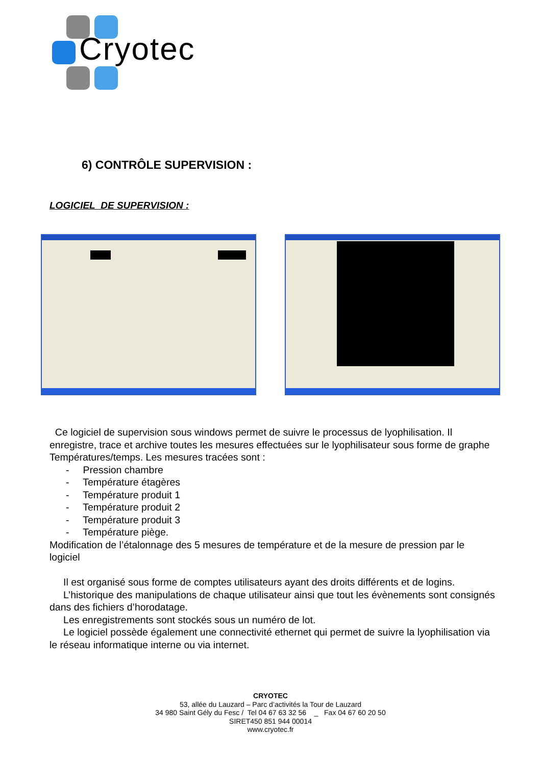Cryotec
6) CONTRÔLE SUPERVISION :
LOGICIEL DE SUPERVISION :
Ce logiciel de supervision sous windows permet de suivre le processus de lyophilisation. Il enregistre, trace et archive toutes les mesures effectuées sur le lyophilisateur sous forme de graphe Températures/temps. Les mesures tracées sont :
- Pression chambre
- Température étagères
- Température produit 1
- Température produit 2
- Température produit 3
- Température piège.
Modification de l’étalonnage des 5 mesures de température et de la mesure de pression par le logiciel
Il est organisé sous forme de comptes utilisateurs ayant des droits différents et de logins.
L’historique des manipulations de chaque utilisateur ainsi que tout les évènements sont consignés dans des fichiers d’horodatage.
Les enregistrements sont stockés sous un numéro de lot.
Le logiciel possède également une connectivité ethernet qui permet de suivre la lyophilisation via le réseau informatique interne ou via internet.
CRYOTEC
53, allée du Lauzard – Parc d’activités la Tour de Lauzard
34 980 Saint Gély du Fesc / Tel 04 67 63 32 56 _ Fax 04 67 60 20 50
SIRET450 851 944 00014
www.cryotec.fr